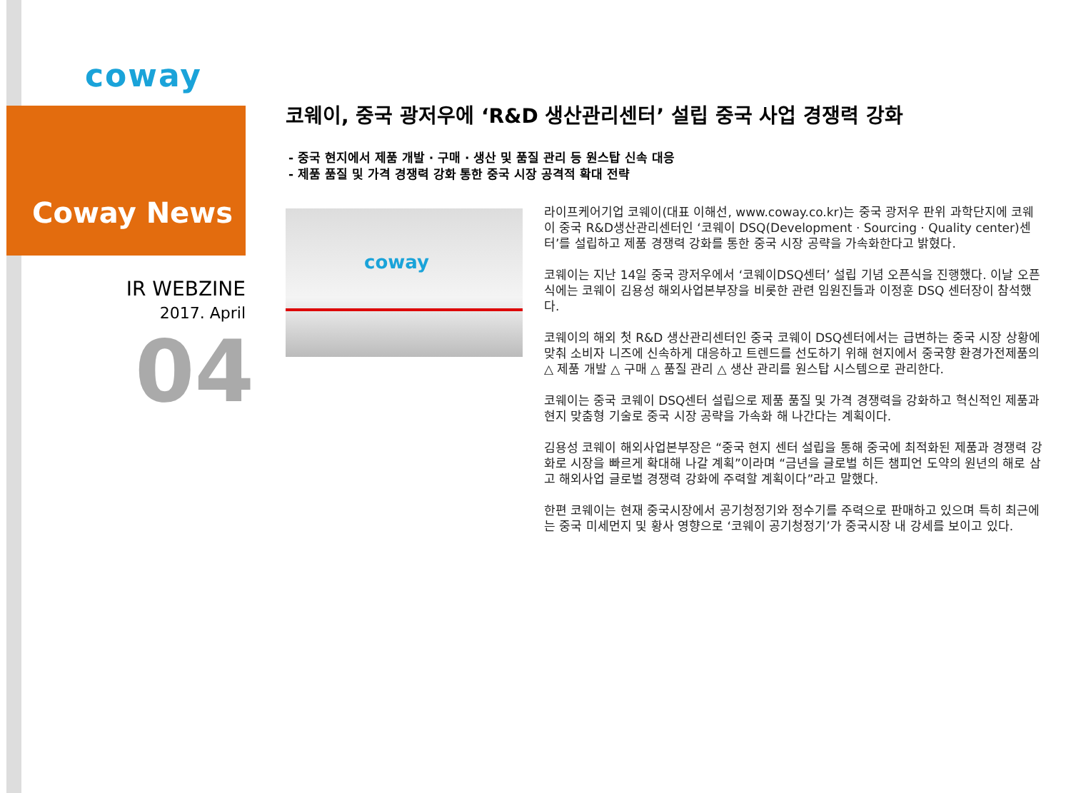coway
Coway News
IR WEBZINE
2017. April
04
코웨이, 중국 광저우에 ‘R&D 생산관리센터’ 설립 중국 사업 경쟁력 강화
- 중국 현지에서 제품 개발 · 구매 · 생산 및 품질 관리 등 원스탑 신속 대응
- 제품 품질 및 가격 경쟁력 강화 통한 중국 시장 공격적 확대 전략
coway
라이프케어기업 코웨이(대표 이해선, www.coway.co.kr)는 중국 광저우 판위 과학단지에 코웨이 중국 R&D생산관리센터인 ‘코웨이 DSQ(Development · Sourcing · Quality center)센터’를 설립하고 제품 경쟁력 강화를 통한 중국 시장 공략을 가속화한다고 밝혔다.
코웨이는 지난 14일 중국 광저우에서 ‘코웨이DSQ센터’ 설립 기념 오픈식을 진행했다. 이날 오픈식에는 코웨이 김용성 해외사업본부장을 비롯한 관련 임원진들과 이정훈 DSQ 센터장이 참석했다.
코웨이의 해외 첫 R&D 생산관리센터인 중국 코웨이 DSQ센터에서는 급변하는 중국 시장 상황에 맞춰 소비자 니즈에 신속하게 대응하고 트렌드를 선도하기 위해 현지에서 중국향 환경가전제품의 △ 제품 개발 △ 구매 △ 품질 관리 △ 생산 관리를 원스탑 시스템으로 관리한다.
코웨이는 중국 코웨이 DSQ센터 설립으로 제품 품질 및 가격 경쟁력을 강화하고 혁신적인 제품과 현지 맞춤형 기술로 중국 시장 공략을 가속화 해 나간다는 계획이다.
김용성 코웨이 해외사업본부장은 “중국 현지 센터 설립을 통해 중국에 최적화된 제품과 경쟁력 강화로 시장을 빠르게 확대해 나갈 계획”이라며 “금년을 글로벌 히든 챔피언 도약의 원년의 해로 삼고 해외사업 글로벌 경쟁력 강화에 주력할 계획이다”라고 말했다.
한편 코웨이는 현재 중국시장에서 공기청정기와 정수기를 주력으로 판매하고 있으며 특히 최근에는 중국 미세먼지 및 황사 영향으로 ‘코웨이 공기청정기’가 중국시장 내 강세를 보이고 있다.